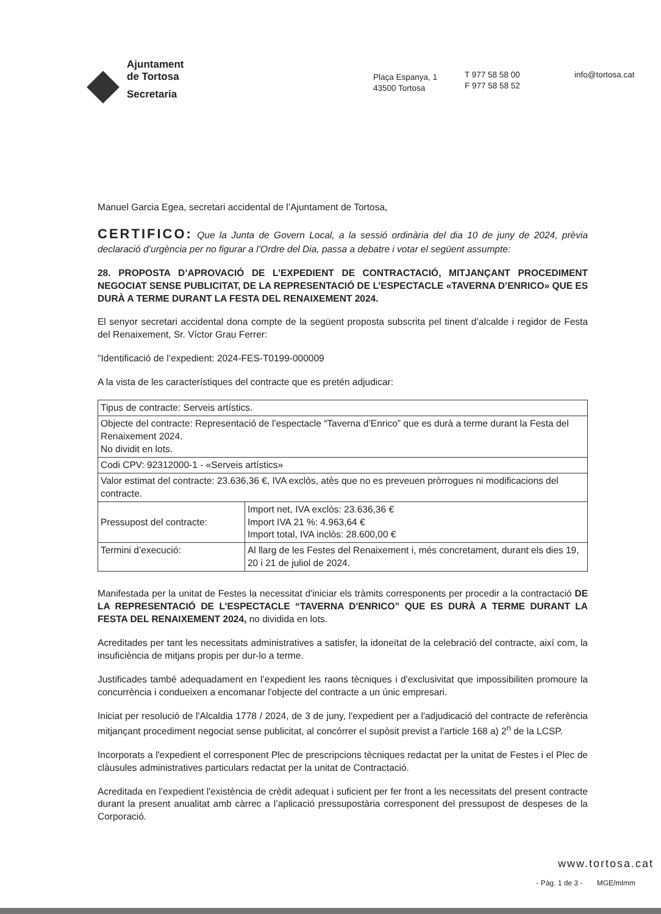Ajuntament
de Tortosa
Secretaria
Plaça Espanya, 1
43500 Tortosa
T 977 58 58 00
F 977 58 58 52
info@tortosa.cat
Manuel Garcia Egea, secretari accidental de l’Ajuntament de Tortosa,
CERTIFICO: Que la Junta de Govern Local, a la sessió ordinària del dia 10 de juny de 2024, prèvia declaració d’urgència per no figurar a l’Ordre del Dia, passa a debatre i votar el següent assumpte:
28. PROPOSTA D’APROVACIÓ DE L’EXPEDIENT DE CONTRACTACIÓ, MITJANÇANT PROCEDIMENT NEGOCIAT SENSE PUBLICITAT, DE LA REPRESENTACIÓ DE L’ESPECTACLE «TAVERNA D’ENRICO» QUE ES DURÀ A TERME DURANT LA FESTA DEL RENAIXEMENT 2024.
El senyor secretari accidental dona compte de la següent proposta subscrita pel tinent d’alcalde i regidor de Festa del Renaixement, Sr. Víctor Grau Ferrer:
"Identificació de l’expedient: 2024-FES-T0199-000009
A la vista de les característiques del contracte que es pretén adjudicar:
| Tipus de contracte: Serveis artístics. | |
| Objecte del contracte: Representació de l’espectacle “Taverna d’Enrico” que es durà a terme durant la Festa del Renaixement 2024. No dividit en lots. | |
| Codi CPV: 92312000-1 - «Serveis artístics» | |
| Valor estimat del contracte: 23.636,36 €, IVA exclòs, atès que no es preveuen pròrrogues ni modificacions del contracte. | |
| Pressupost del contracte: | Import net, IVA exclòs: 23.636,36 € Import IVA 21 %: 4.963,64 € Import total, IVA inclòs: 28.600,00 € |
| Termini d’execució: | Al llarg de les Festes del Renaixement i, més concretament, durant els dies 19, 20 i 21 de juliol de 2024. |
Manifestada per la unitat de Festes la necessitat d'iniciar els tràmits corresponents per procedir a la contractació DE LA REPRESENTACIÓ DE L'ESPECTACLE “TAVERNA D'ENRICO” QUE ES DURÀ A TERME DURANT LA FESTA DEL RENAIXEMENT 2024, no dividida en lots.
Acreditades per tant les necessitats administratives a satisfer, la idoneïtat de la celebració del contracte, així com, la insuficiència de mitjans propis per dur-lo a terme.
Justificades també adequadament en l’expedient les raons tècniques i d'exclusivitat que impossibiliten promoure la concurrència i condueixen a encomanar l'objecte del contracte a un únic empresari.
Iniciat per resolució de l'Alcaldia 1778 / 2024, de 3 de juny, l'expedient per a l'adjudicació del contracte de referència mitjançant procediment negociat sense publicitat, al concórrer el supòsit previst a l'article 168 a) 2<sup>n</sup> de la LCSP.
Incorporats a l'expedient el corresponent Plec de prescripcions tècniques redactat per la unitat de Festes i el Plec de clàusules administratives particulars redactat per la unitat de Contractació.
Acreditada en l'expedient l'existència de crèdit adequat i suficient per fer front a les necessitats del present contracte durant la present anualitat amb càrrec a l’aplicació pressupostària corresponent del pressupost de despeses de la Corporació.
www.tortosa.cat
- Pàg. 1 de 3 - MGE/mlmm